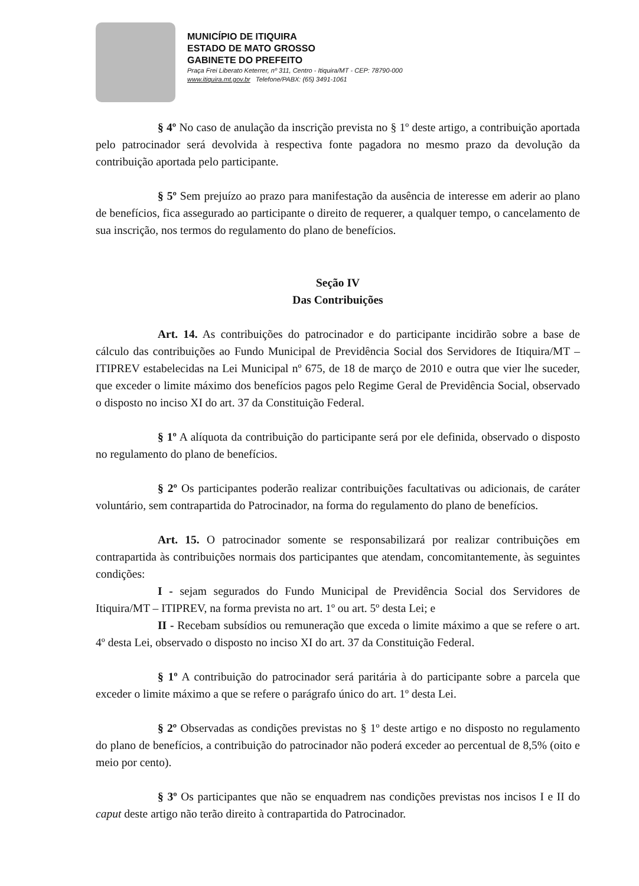MUNICÍPIO DE ITIQUIRA
ESTADO DE MATO GROSSO
GABINETE DO PREFEITO
Praça Frei Liberato Keterrer, nº 311, Centro - Itiquira/MT - CEP: 78790-000
www.itiquira.mt.gov.br Telefone/PABX: (65) 3491-1061
§ 4º No caso de anulação da inscrição prevista no § 1º deste artigo, a contribuição aportada pelo patrocinador será devolvida à respectiva fonte pagadora no mesmo prazo da devolução da contribuição aportada pelo participante.
§ 5º Sem prejuízo ao prazo para manifestação da ausência de interesse em aderir ao plano de benefícios, fica assegurado ao participante o direito de requerer, a qualquer tempo, o cancelamento de sua inscrição, nos termos do regulamento do plano de benefícios.
Seção IV
Das Contribuições
Art. 14. As contribuições do patrocinador e do participante incidirão sobre a base de cálculo das contribuições ao Fundo Municipal de Previdência Social dos Servidores de Itiquira/MT – ITIPREV estabelecidas na Lei Municipal nº 675, de 18 de março de 2010 e outra que vier lhe suceder, que exceder o limite máximo dos benefícios pagos pelo Regime Geral de Previdência Social, observado o disposto no inciso XI do art. 37 da Constituição Federal.
§ 1º A alíquota da contribuição do participante será por ele definida, observado o disposto no regulamento do plano de benefícios.
§ 2º Os participantes poderão realizar contribuições facultativas ou adicionais, de caráter voluntário, sem contrapartida do Patrocinador, na forma do regulamento do plano de benefícios.
Art. 15. O patrocinador somente se responsabilizará por realizar contribuições em contrapartida às contribuições normais dos participantes que atendam, concomitantemente, às seguintes condições:
I - sejam segurados do Fundo Municipal de Previdência Social dos Servidores de Itiquira/MT – ITIPREV, na forma prevista no art. 1º ou art. 5º desta Lei; e
II - Recebam subsídios ou remuneração que exceda o limite máximo a que se refere o art. 4º desta Lei, observado o disposto no inciso XI do art. 37 da Constituição Federal.
§ 1º A contribuição do patrocinador será paritária à do participante sobre a parcela que exceder o limite máximo a que se refere o parágrafo único do art. 1º desta Lei.
§ 2º Observadas as condições previstas no § 1º deste artigo e no disposto no regulamento do plano de benefícios, a contribuição do patrocinador não poderá exceder ao percentual de 8,5% (oito e meio por cento).
§ 3º Os participantes que não se enquadrem nas condições previstas nos incisos I e II do caput deste artigo não terão direito à contrapartida do Patrocinador.